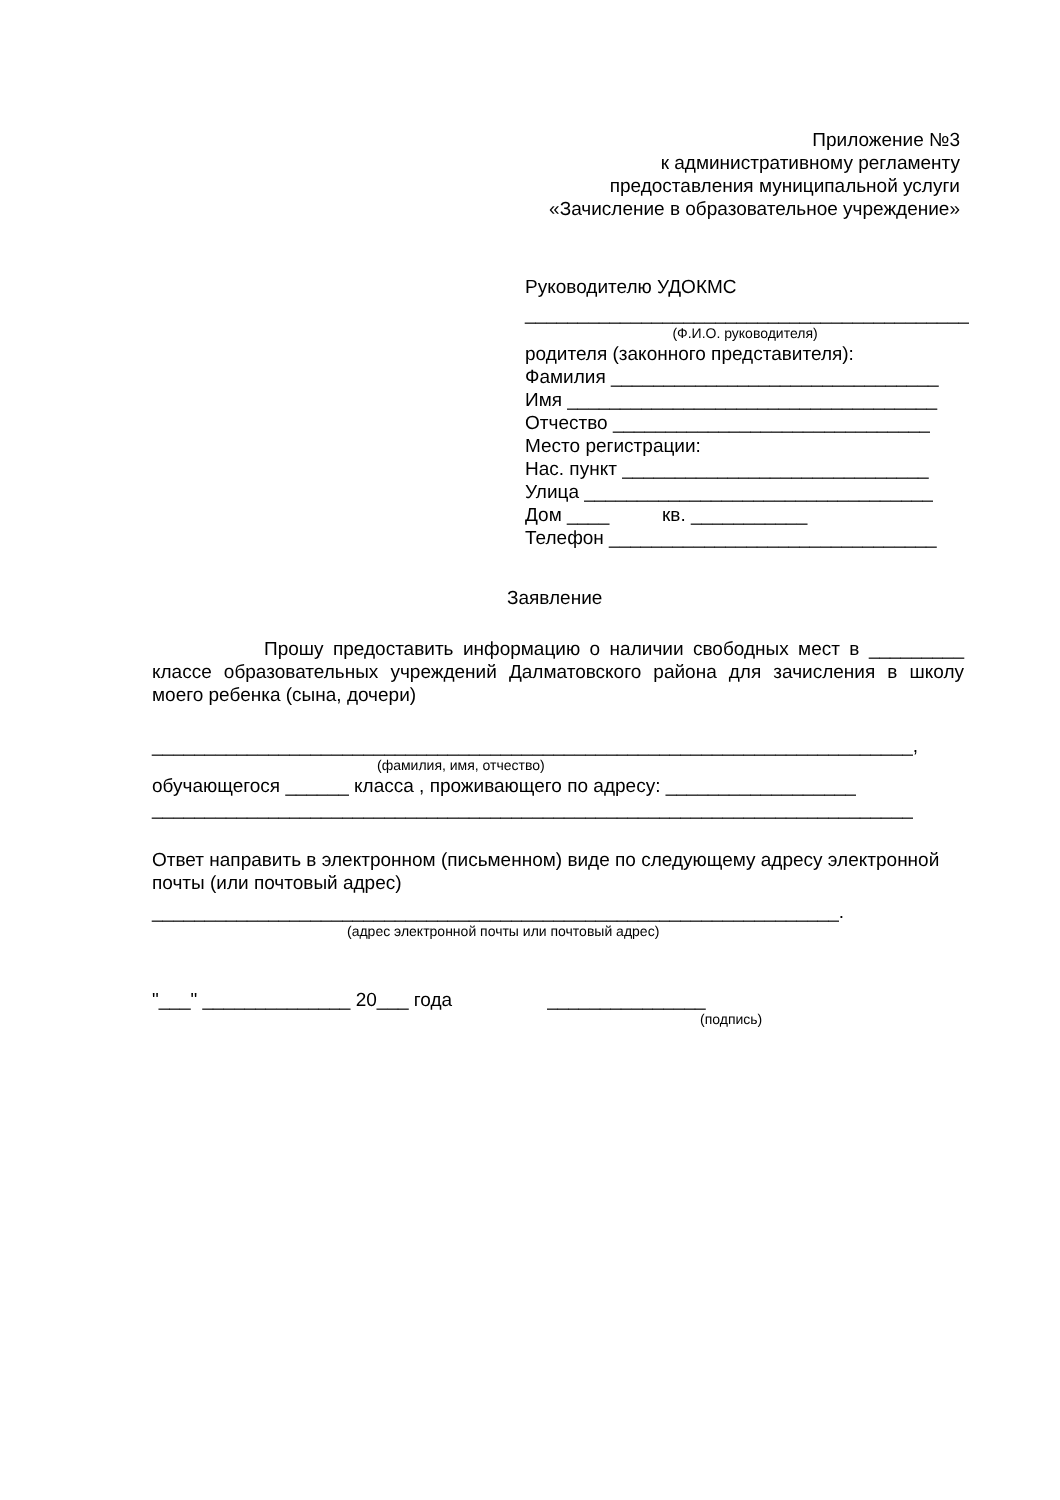Приложение №3
к административному регламенту
предоставления муниципальной услуги
«Зачисление в образовательное учреждение»
Руководителю УДОКМС
__________________________________________
(Ф.И.О. руководителя)
родителя (законного представителя):
Фамилия _______________________________
Имя ___________________________________
Отчество ______________________________
Место регистрации:
Нас. пункт _____________________________
Улица _________________________________
Дом ____ кв. ___________
Телефон _______________________________
Заявление
Прошу предоставить информацию о наличии свободных мест в _________ классе образовательных учреждений Далматовского района для зачисления в школу моего ребенка (сына, дочери)
________________________________________________________________________,
(фамилия, имя, отчество)
обучающегося ______ класса , проживающего по адресу: __________________
________________________________________________________________________
Ответ направить в электронном (письменном) виде по следующему адресу электронной почты (или почтовый адрес)
_________________________________________________________________.
(адрес электронной почты или почтовый адрес)
"___" ______________ 20___ года _______________
(подпись)